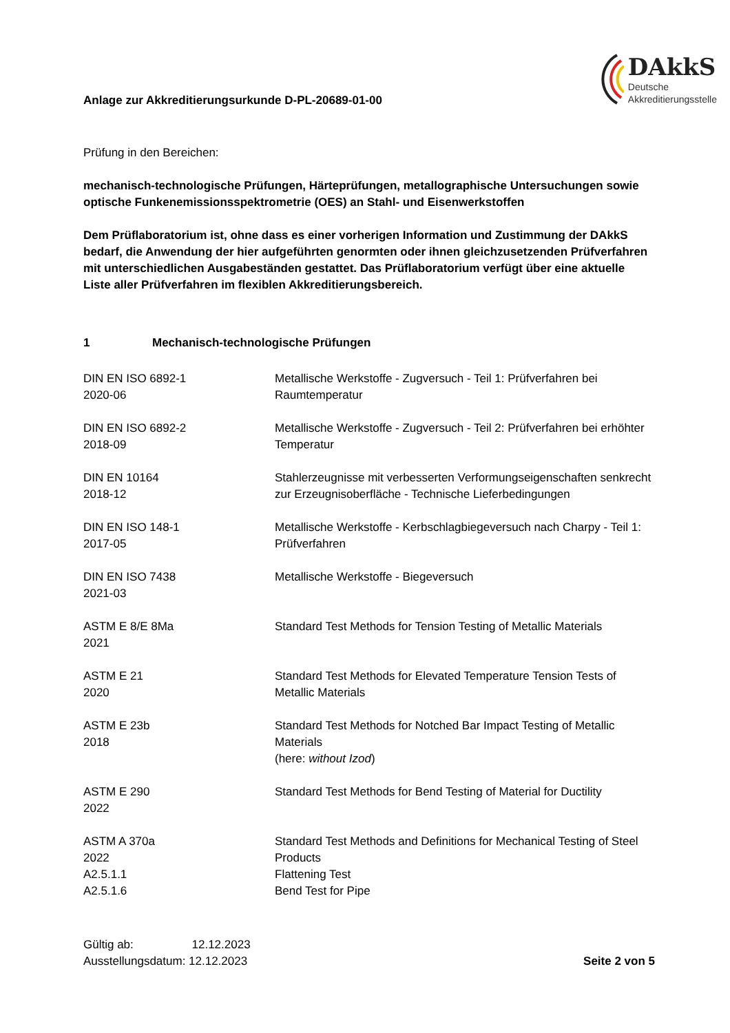Anlage zur Akkreditierungsurkunde D-PL-20689-01-00
DAkkS
Deutsche
Akkreditierungsstelle
Prüfung in den Bereichen:
mechanisch-technologische Prüfungen, Härteprüfungen, metallographische Untersuchungen sowie optische Funkenemissionsspektrometrie (OES) an Stahl- und Eisenwerkstoffen
Dem Prüflaboratorium ist, ohne dass es einer vorherigen Information und Zustimmung der DAkkS bedarf, die Anwendung der hier aufgeführten genormten oder ihnen gleichzusetzenden Prüfverfahren mit unterschiedlichen Ausgabeständen gestattet. Das Prüflaboratorium verfügt über eine aktuelle Liste aller Prüfverfahren im flexiblen Akkreditierungsbereich.
1 Mechanisch-technologische Prüfungen
| DIN EN ISO 6892-1 2020-06 | Metallische Werkstoffe - Zugversuch - Teil 1: Prüfverfahren bei Raumtemperatur |
| DIN EN ISO 6892-2 2018-09 | Metallische Werkstoffe - Zugversuch - Teil 2: Prüfverfahren bei erhöhter Temperatur |
| DIN EN 10164 2018-12 | Stahlerzeugnisse mit verbesserten Verformungseigenschaften senkrecht zur Erzeugnisoberfläche - Technische Lieferbedingungen |
| DIN EN ISO 148-1 2017-05 | Metallische Werkstoffe - Kerbschlagbiegeversuch nach Charpy - Teil 1: Prüfverfahren |
| DIN EN ISO 7438 2021-03 | Metallische Werkstoffe - Biegeversuch |
| ASTM E 8/E 8Ma 2021 | Standard Test Methods for Tension Testing of Metallic Materials |
| ASTM E 21 2020 | Standard Test Methods for Elevated Temperature Tension Tests of Metallic Materials |
| ASTM E 23b 2018 | Standard Test Methods for Notched Bar Impact Testing of Metallic Materials (here: without Izod ) |
| ASTM E 290 2022 | Standard Test Methods for Bend Testing of Material for Ductility |
| ASTM A 370a 2022 A2.5.1.1 A2.5.1.6 | Standard Test Methods and Definitions for Mechanical Testing of Steel Products Flattening Test Bend Test for Pipe |
Gültig ab: 12.12.2023
Ausstellungsdatum: 12.12.2023
Seite 2 von 5